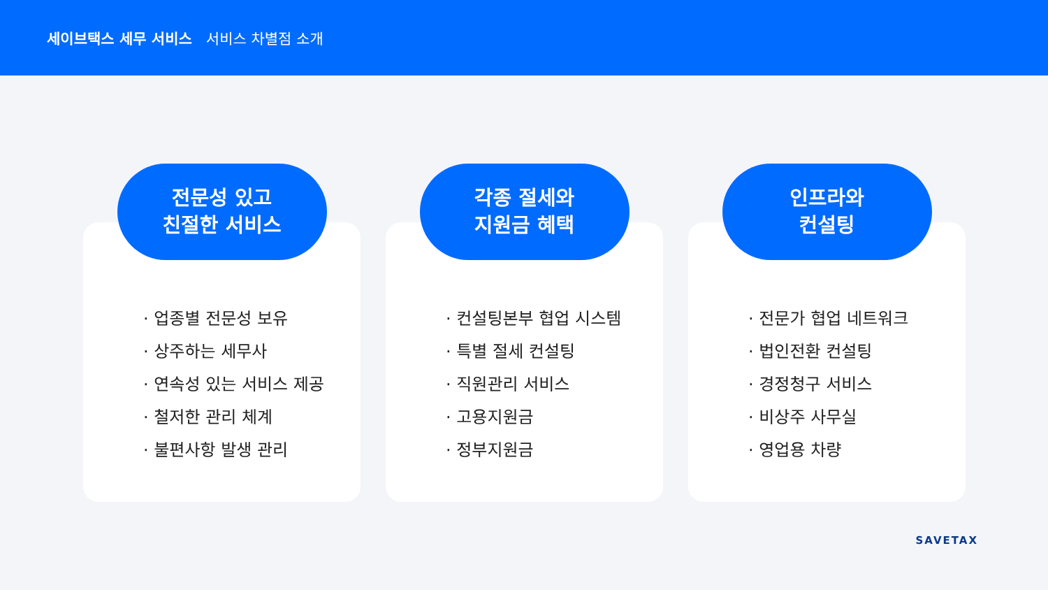세이브택스 세무 서비스 서비스 차별점 소개
전문성 있고
친절한 서비스
· 업종별 전문성 보유
· 상주하는 세무사
· 연속성 있는 서비스 제공
· 철저한 관리 체계
· 불편사항 발생 관리
각종 절세와
지원금 혜택
· 컨설팅본부 협업 시스템
· 특별 절세 컨설팅
· 직원관리 서비스
· 고용지원금
· 정부지원금
인프라와
컨설팅
· 전문가 협업 네트워크
· 법인전환 컨설팅
· 경정청구 서비스
· 비상주 사무실
· 영업용 차량
SAVETAX